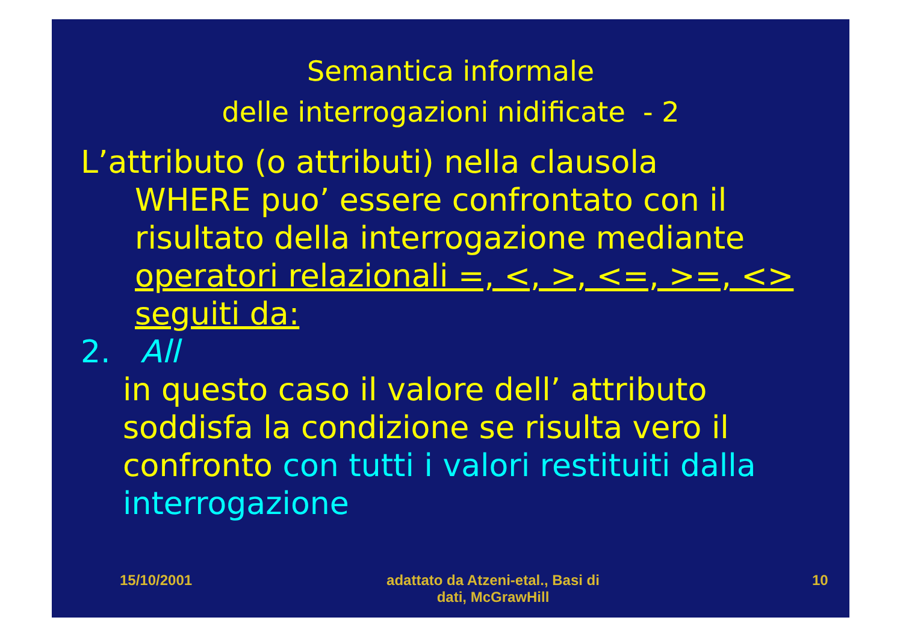Semantica informale
delle interrogazioni nidificate - 2
L’attributo (o attributi) nella clausola
WHERE puo’ essere confrontato con il risultato della interrogazione mediante operatori relazionali =, <, >, <=, >=, <> seguiti da:
2. All
in questo caso il valore dell’ attributo soddisfa la condizione se risulta vero il confronto con tutti i valori restituiti dalla interrogazione
15/10/2001 adattato da Atzeni-etal., Basi di dati, McGrawHill
10